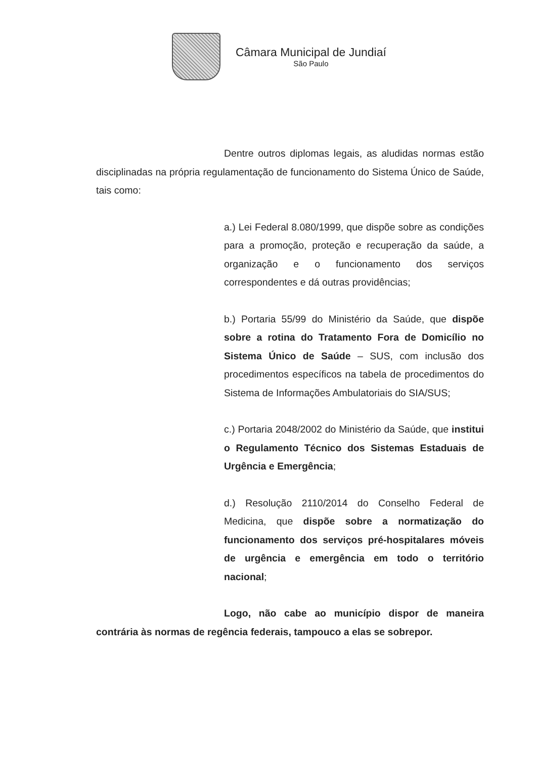Câmara Municipal de Jundiaí
São Paulo
Dentre outros diplomas legais, as aludidas normas estão disciplinadas na própria regulamentação de funcionamento do Sistema Único de Saúde, tais como:
a.) Lei Federal 8.080/1999, que dispõe sobre as condições para a promoção, proteção e recuperação da saúde, a organização e o funcionamento dos serviços correspondentes e dá outras providências;
b.) Portaria 55/99 do Ministério da Saúde, que dispõe sobre a rotina do Tratamento Fora de Domicílio no Sistema Único de Saúde – SUS, com inclusão dos procedimentos específicos na tabela de procedimentos do Sistema de Informações Ambulatoriais do SIA/SUS;
c.) Portaria 2048/2002 do Ministério da Saúde, que institui o Regulamento Técnico dos Sistemas Estaduais de Urgência e Emergência;
d.) Resolução 2110/2014 do Conselho Federal de Medicina, que dispõe sobre a normatização do funcionamento dos serviços pré-hospitalares móveis de urgência e emergência em todo o território nacional;
Logo, não cabe ao município dispor de maneira contrária às normas de regência federais, tampouco a elas se sobrepor.